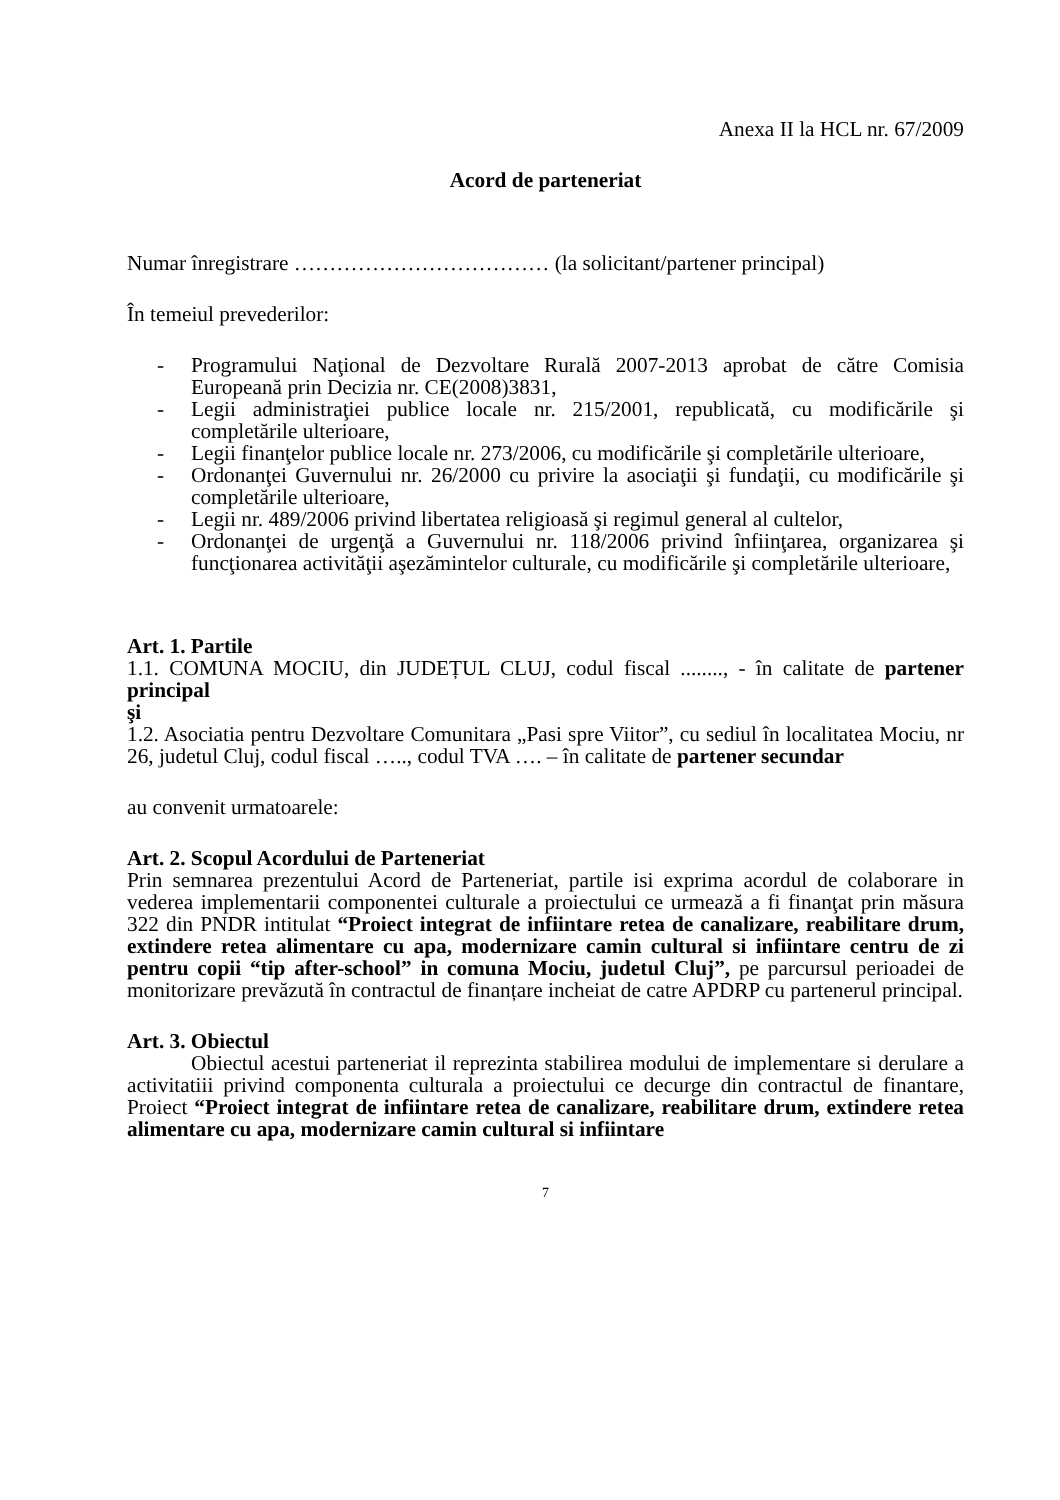Anexa II la HCL nr. 67/2009
Acord de parteneriat
Numar înregistrare ……………………………… (la solicitant/partener principal)
În temeiul prevederilor:
- Programului Naţional de Dezvoltare Rurală 2007-2013 aprobat de către Comisia Europeană prin Decizia nr. CE(2008)3831,
- Legii administraţiei publice locale nr. 215/2001, republicată, cu modificările şi completările ulterioare,
- Legii finanţelor publice locale nr. 273/2006, cu modificările şi completările ulterioare,
- Ordonanţei Guvernului nr. 26/2000 cu privire la asociaţii şi fundaţii, cu modificările şi completările ulterioare,
- Legii nr. 489/2006 privind libertatea religioasă şi regimul general al cultelor,
- Ordonanţei de urgenţă a Guvernului nr. 118/2006 privind înfiinţarea, organizarea şi funcţionarea activităţii aşezămintelor culturale, cu modificările şi completările ulterioare,
Art. 1. Partile
1.1. COMUNA MOCIU, din JUDEȚUL CLUJ, codul fiscal ........, - în calitate de partener principal
şi
1.2. Asociatia pentru Dezvoltare Comunitara „Pasi spre Viitor”, cu sediul în localitatea Mociu, nr 26, judetul Cluj, codul fiscal ….., codul TVA …. – în calitate de partener secundar
au convenit urmatoarele:
Art. 2. Scopul Acordului de Parteneriat
Prin semnarea prezentului Acord de Parteneriat, partile isi exprima acordul de colaborare in vederea implementarii componentei culturale a proiectului ce urmează a fi finanţat prin măsura 322 din PNDR intitulat “Proiect integrat de infiintare retea de canalizare, reabilitare drum, extindere retea alimentare cu apa, modernizare camin cultural si infiintare centru de zi pentru copii “tip after-school” in comuna Mociu, judetul Cluj”, pe parcursul perioadei de monitorizare prevăzută în contractul de finanțare incheiat de catre APDRP cu partenerul principal.
Art. 3. Obiectul
Obiectul acestui parteneriat il reprezinta stabilirea modului de implementare si derulare a activitatiii privind componenta culturala a proiectului ce decurge din contractul de finantare, Proiect “Proiect integrat de infiintare retea de canalizare, reabilitare drum, extindere retea alimentare cu apa, modernizare camin cultural si infiintare
7